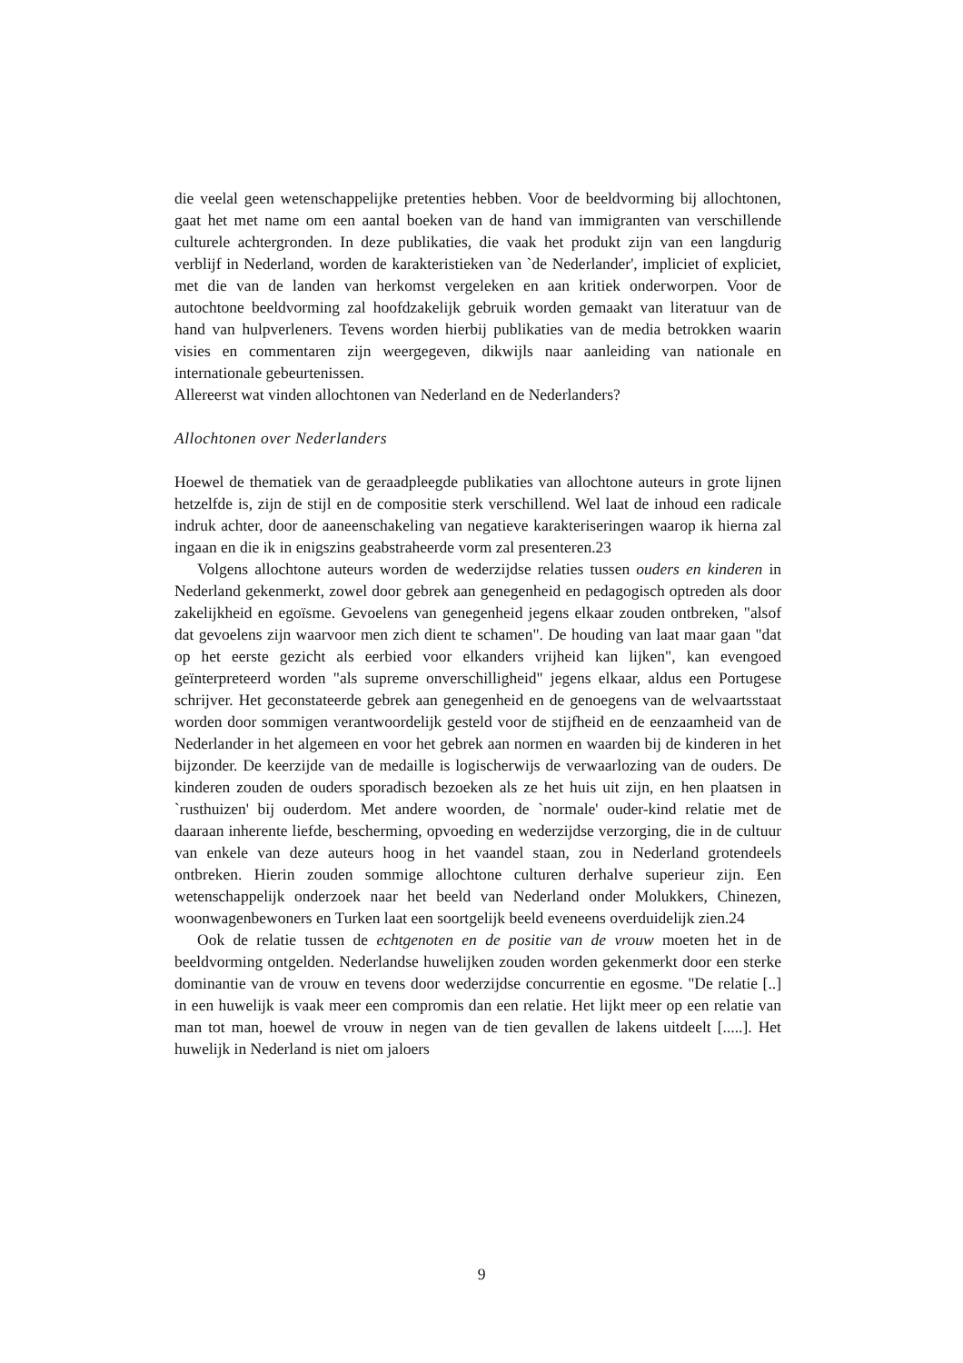die veelal geen wetenschappelijke pretenties hebben. Voor de beeldvorming bij allochtonen, gaat het met name om een aantal boeken van de hand van immigranten van verschillende culturele achtergronden. In deze publikaties, die vaak het produkt zijn van een langdurig verblijf in Nederland, worden de karakteristieken van `de Nederlander', impliciet of expliciet, met die van de landen van herkomst vergeleken en aan kritiek onderworpen. Voor de autochtone beeldvorming zal hoofdzakelijk gebruik worden gemaakt van literatuur van de hand van hulpverleners. Tevens worden hierbij publikaties van de media betrokken waarin visies en commentaren zijn weergegeven, dikwijls naar aanleiding van nationale en internationale gebeurtenissen.
Allereerst wat vinden allochtonen van Nederland en de Nederlanders?
Allochtonen over Nederlanders
Hoewel de thematiek van de geraadpleegde publikaties van allochtone auteurs in grote lijnen hetzelfde is, zijn de stijl en de compositie sterk verschillend. Wel laat de inhoud een radicale indruk achter, door de aaneenschakeling van negatieve karakteriseringen waarop ik hierna zal ingaan en die ik in enigszins geabstraheerde vorm zal presenteren.23
Volgens allochtone auteurs worden de wederzijdse relaties tussen ouders en kinderen in Nederland gekenmerkt, zowel door gebrek aan genegenheid en pedagogisch optreden als door zakelijkheid en egoïsme. Gevoelens van genegenheid jegens elkaar zouden ontbreken, "alsof dat gevoelens zijn waarvoor men zich dient te schamen". De houding van laat maar gaan "dat op het eerste gezicht als eerbied voor elkanders vrijheid kan lijken", kan evengoed geïnterpreteerd worden "als supreme onverschilligheid" jegens elkaar, aldus een Portugese schrijver. Het geconstateerde gebrek aan genegenheid en de genoegens van de welvaartsstaat worden door sommigen verantwoordelijk gesteld voor de stijfheid en de eenzaamheid van de Nederlander in het algemeen en voor het gebrek aan normen en waarden bij de kinderen in het bijzonder. De keerzijde van de medaille is logischerwijs de verwaarlozing van de ouders. De kinderen zouden de ouders sporadisch bezoeken als ze het huis uit zijn, en hen plaatsen in `rusthuizen' bij ouderdom. Met andere woorden, de `normale' ouder-kind relatie met de daaraan inherente liefde, bescherming, opvoeding en wederzijdse verzorging, die in de cultuur van enkele van deze auteurs hoog in het vaandel staan, zou in Nederland grotendeels ontbreken. Hierin zouden sommige allochtone culturen derhalve superieur zijn. Een wetenschappelijk onderzoek naar het beeld van Nederland onder Molukkers, Chinezen, woonwagenbewoners en Turken laat een soortgelijk beeld eveneens overduidelijk zien.24
Ook de relatie tussen de echtgenoten en de positie van de vrouw moeten het in de beeldvorming ontgelden. Nederlandse huwelijken zouden worden gekenmerkt door een sterke dominantie van de vrouw en tevens door wederzijdse concurrentie en egosme. "De relatie [..] in een huwelijk is vaak meer een compromis dan een relatie. Het lijkt meer op een relatie van man tot man, hoewel de vrouw in negen van de tien gevallen de lakens uitdeelt [.....]. Het huwelijk in Nederland is niet om jaloers
9